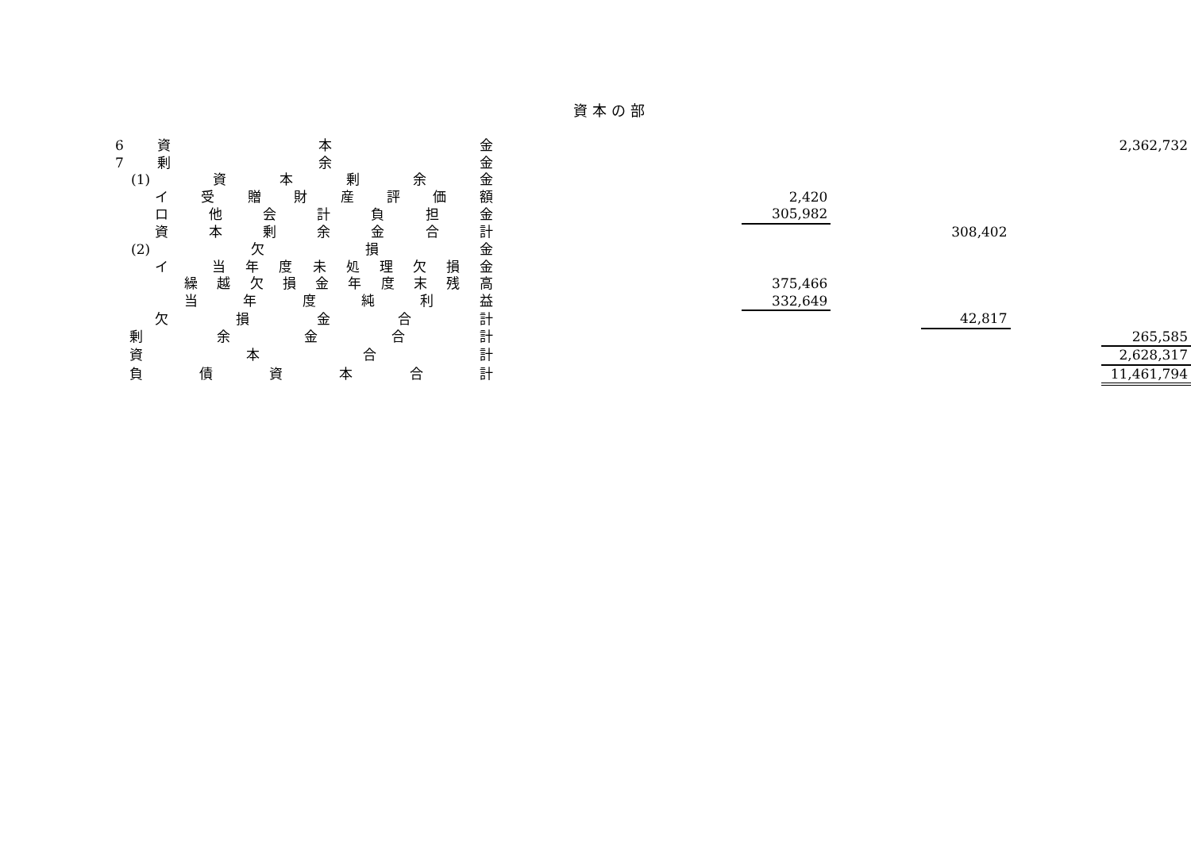資本の部
| 6 | 資 本 金 | | | | | | 2,362,732 |
| 7 | 剰 余 金 | | | | | | |
| (1) 資 本 剰 余 金 | | | | | | | |
| イ 受 贈 財 産 評 価 額 | | | 2,420 | | | | |
| ロ 他 会 計 負 担 金 | | | 305,982 | | | | |
| 資 本 剰 余 金 合 計 | | | | | 308,402 | | |
| (2) 欠 損 金 | | | | | | | |
| イ 当年度未処理欠損金 | | | | | | | |
| 繰越欠損金年度末残高 | | | 375,466 | | | | |
| 当 年 度 純 利 益 | | | 332,649 | | | | |
| 欠 損 金 合 計 | | | | | 42,817 | | |
| 剰 余 金 合 計 | | | | | | | 265,585 |
| 資 本 合 計 | | | | | | | 2,628,317 |
| 負 債 資 本 合 計 | | | | | | | 11,461,794 |